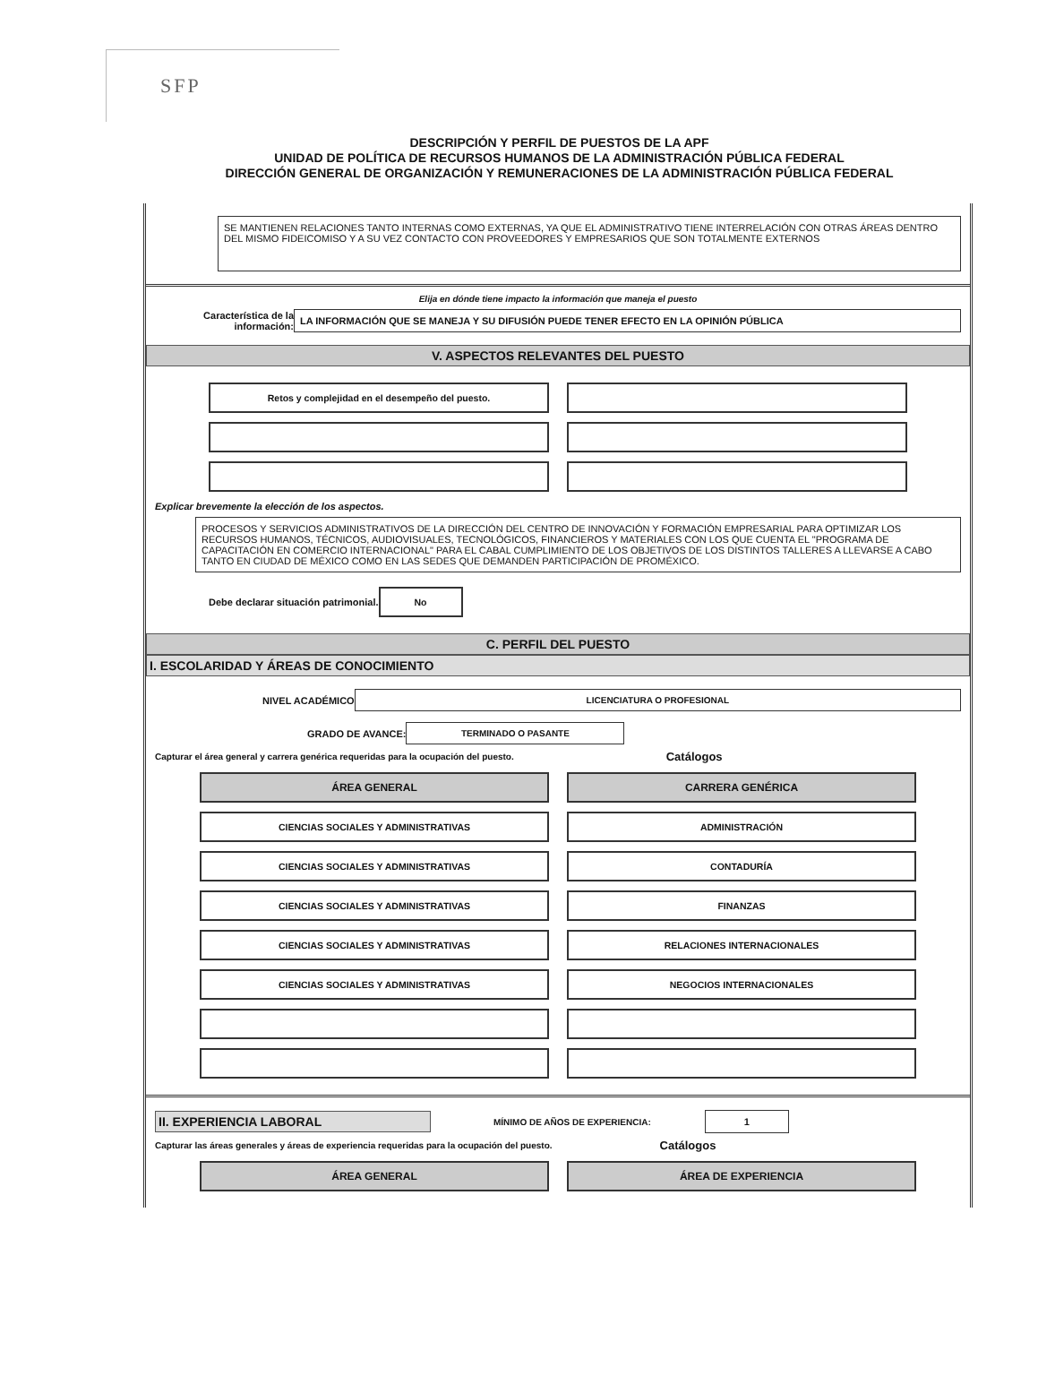SFP
DESCRIPCIÓN Y PERFIL DE PUESTOS DE LA APF
UNIDAD DE POLÍTICA DE RECURSOS HUMANOS DE LA ADMINISTRACIÓN PÚBLICA FEDERAL
DIRECCIÓN GENERAL DE ORGANIZACIÓN Y REMUNERACIONES DE LA ADMINISTRACIÓN PÚBLICA FEDERAL
SE MANTIENEN RELACIONES TANTO INTERNAS COMO EXTERNAS, YA QUE EL ADMINISTRATIVO TIENE INTERRELACIÓN CON OTRAS ÁREAS DENTRO DEL MISMO FIDEICOMISO Y A SU VEZ CONTACTO CON PROVEEDORES Y EMPRESARIOS QUE SON TOTALMENTE EXTERNOS
Elija en dónde tiene impacto la información que maneja el puesto
Característica de la información:
LA INFORMACIÓN QUE SE MANEJA Y SU DIFUSIÓN PUEDE TENER EFECTO EN LA OPINIÓN PÚBLICA
V. ASPECTOS RELEVANTES DEL PUESTO
Retos y complejidad en el desempeño del puesto.
Explicar brevemente la elección de los aspectos.
PROCESOS Y SERVICIOS ADMINISTRATIVOS DE LA DIRECCIÓN DEL CENTRO DE INNOVACIÓN Y FORMACIÓN EMPRESARIAL PARA OPTIMIZAR LOS RECURSOS HUMANOS, TÉCNICOS, AUDIOVISUALES, TECNOLÓGICOS, FINANCIEROS Y MATERIALES CON LOS QUE CUENTA EL "PROGRAMA DE CAPACITACIÓN EN COMERCIO INTERNACIONAL" PARA EL CABAL CUMPLIMIENTO DE LOS OBJETIVOS DE LOS DISTINTOS TALLERES A LLEVARSE A CABO TANTO EN CIUDAD DE MÉXICO COMO EN LAS SEDES QUE DEMANDEN PARTICIPACIÓN DE PROMÉXICO.
Debe declarar situación patrimonial.
No
C. PERFIL DEL PUESTO
I. ESCOLARIDAD Y ÁREAS DE CONOCIMIENTO
NIVEL ACADÉMICO
LICENCIATURA O PROFESIONAL
GRADO DE AVANCE:
TERMINADO O PASANTE
Capturar el área general y carrera genérica requeridas para la ocupación del puesto. Catálogos
ÁREA GENERAL
CIENCIAS SOCIALES Y ADMINISTRATIVAS
CIENCIAS SOCIALES Y ADMINISTRATIVAS
CIENCIAS SOCIALES Y ADMINISTRATIVAS
CIENCIAS SOCIALES Y ADMINISTRATIVAS
CIENCIAS SOCIALES Y ADMINISTRATIVAS
CARRERA GENÉRICA
ADMINISTRACIÓN
CONTADURÍA
FINANZAS
RELACIONES INTERNACIONALES
NEGOCIOS INTERNACIONALES
II. EXPERIENCIA LABORAL
MÍNIMO DE AÑOS DE EXPERIENCIA:
1
Capturar las áreas generales y áreas de experiencia requeridas para la ocupación del puesto. Catálogos
ÁREA GENERAL ÁREA DE EXPERIENCIA